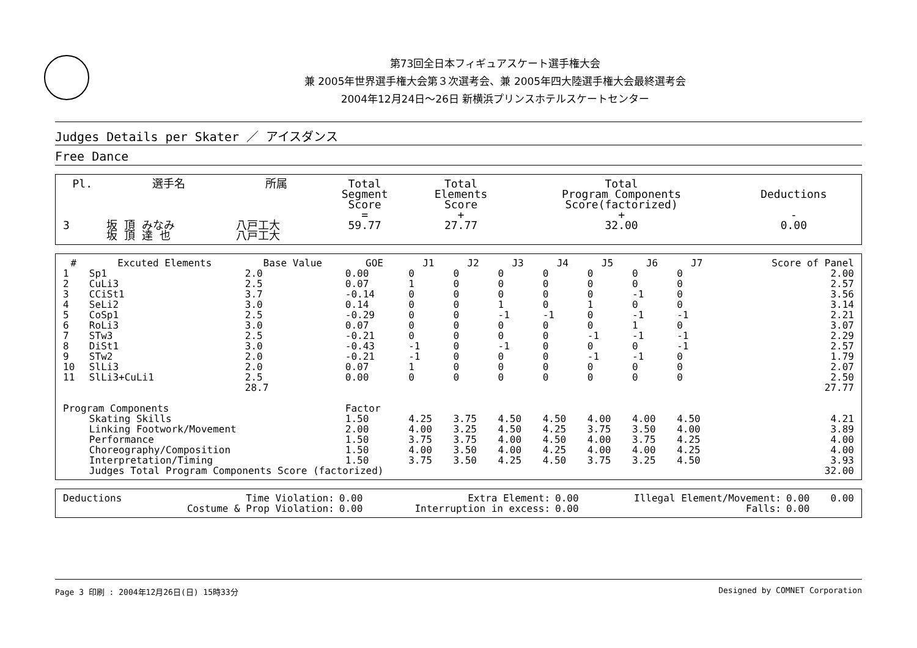第73回全日本フィギュアスケート選手権大会
兼 2005年世界選手権大会第３次選考会、兼 2005年四大陸選手権大会最終選考会
2004年12月24日～26日 新横浜プリンスホテルスケートセンター
Judges Details per Skater ／ アイスダンス
Free Dance
| Pl. | 選手名 | 所属 | Total Segment Score = | Total Elements Score + | Total Program Components Score(factorized) + | Deductions - |
| --- | --- | --- | --- | --- | --- | --- |
| 3 | 坂 頂 みなみ 坂 頂 達 也 | 八戸工大 八戸工大 | 59.77 | 27.77 | 32.00 | 0.00 |
| # | Excuted Elements | Base Value | GOE | J1 | J2 | J3 | J4 | J5 | J6 | J7 | Score of Panel |
| --- | --- | --- | --- | --- | --- | --- | --- | --- | --- | --- | --- |
| 1 | Sp1 | 2.0 | 0.00 | 0 | 0 | 0 | 0 | 0 | 0 | 0 | 2.00 |
| 2 | CuLi3 | 2.5 | 0.07 | 1 | 0 | 0 | 0 | 0 | 0 | 0 | 2.57 |
| 3 | CCiSt1 | 3.7 | -0.14 | 0 | 0 | 0 | 0 | 0 | -1 | 0 | 3.56 |
| 4 | SeLi2 | 3.0 | 0.14 | 0 | 0 | 1 | 0 | 1 | 0 | 0 | 3.14 |
| 5 | CoSp1 | 2.5 | -0.29 | 0 | 0 | -1 | -1 | 0 | -1 | -1 | 2.21 |
| 6 | RoLi3 | 3.0 | 0.07 | 0 | 0 | 0 | 0 | 0 | 1 | 0 | 3.07 |
| 7 | STw3 | 2.5 | -0.21 | 0 | 0 | 0 | 0 | -1 | -1 | -1 | 2.29 |
| 8 | DiSt1 | 3.0 | -0.43 | -1 | 0 | -1 | 0 | 0 | 0 | -1 | 2.57 |
| 9 | STw2 | 2.0 | -0.21 | -1 | 0 | 0 | 0 | -1 | -1 | 0 | 1.79 |
| 10 | SlLi3 | 2.0 | 0.07 | 1 | 0 | 0 | 0 | 0 | 0 | 0 | 2.07 |
| 11 | SlLi3+CuLi1 | 2.5 | 0.00 | 0 | 0 | 0 | 0 | 0 | 0 | 0 | 2.50 |
| | | 28.7 | | | | | | | | | 27.77 |
| Program Components | | | Factor | | | | | | | | |
| | Skating Skills | | 1.50 | 4.25 | 3.75 | 4.50 | 4.50 | 4.00 | 4.00 | 4.50 | 4.21 |
| | Linking Footwork/Movement | | 2.00 | 4.00 | 3.25 | 4.50 | 4.25 | 3.75 | 3.50 | 4.00 | 3.89 |
| | Performance | | 1.50 | 3.75 | 3.75 | 4.00 | 4.50 | 4.00 | 3.75 | 4.25 | 4.00 |
| | Choreography/Composition | | 1.50 | 4.00 | 3.50 | 4.00 | 4.25 | 4.00 | 4.00 | 4.25 | 4.00 |
| | Interpretation/Timing | | 1.50 | 3.75 | 3.50 | 4.25 | 4.50 | 3.75 | 3.25 | 4.50 | 3.93 |
| | Judges Total Program Components Score (factorized) | | | | | | | | | | 32.00 |
| Deductions | Time Violation: | 0.00 | Extra Element: | 0.00 | Illegal Element/Movement: | 0.00 | 0.00 |
| | Costume & Prop Violation: | 0.00 | Interruption in excess: | 0.00 | Falls: | 0.00 | |
Page 3 印刷 : 2004年12月26日(日) 15時33分 Designed by COMNET Corporation